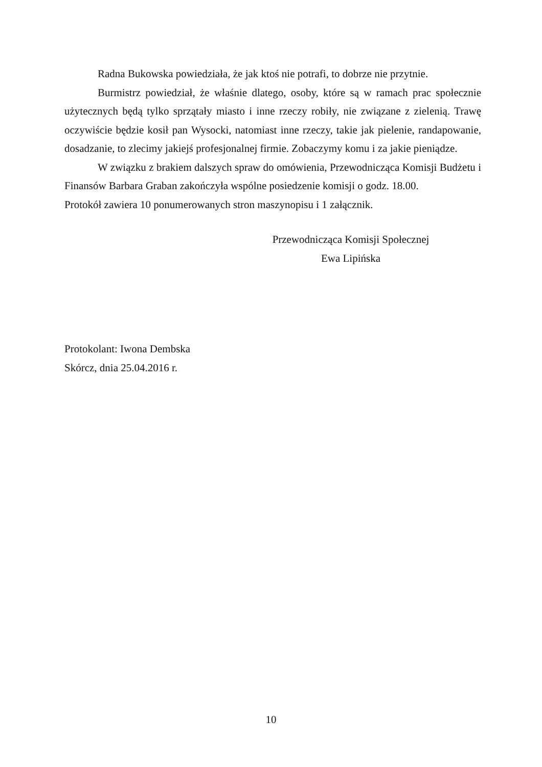Radna Bukowska powiedziała, że jak ktoś nie potrafi, to dobrze nie przytnie.
Burmistrz powiedział, że właśnie dlatego, osoby, które są w ramach prac społecznie użytecznych będą tylko sprzątały miasto i inne rzeczy robiły, nie związane z zielenią. Trawę oczywiście będzie kosił pan Wysocki, natomiast inne rzeczy, takie jak pielenie, randapowanie, dosadzanie, to zlecimy jakiejś profesjonalnej firmie. Zobaczymy komu i za jakie pieniądze.
W związku z brakiem dalszych spraw do omówienia, Przewodnicząca Komisji Budżetu i Finansów Barbara Graban zakończyła wspólne posiedzenie komisji o godz. 18.00.
Protokół zawiera 10 ponumerowanych stron maszynopisu i 1 załącznik.
Przewodnicząca Komisji Społecznej
Ewa Lipińska
Protokolant: Iwona Dembska
Skórcz, dnia 25.04.2016 r.
10